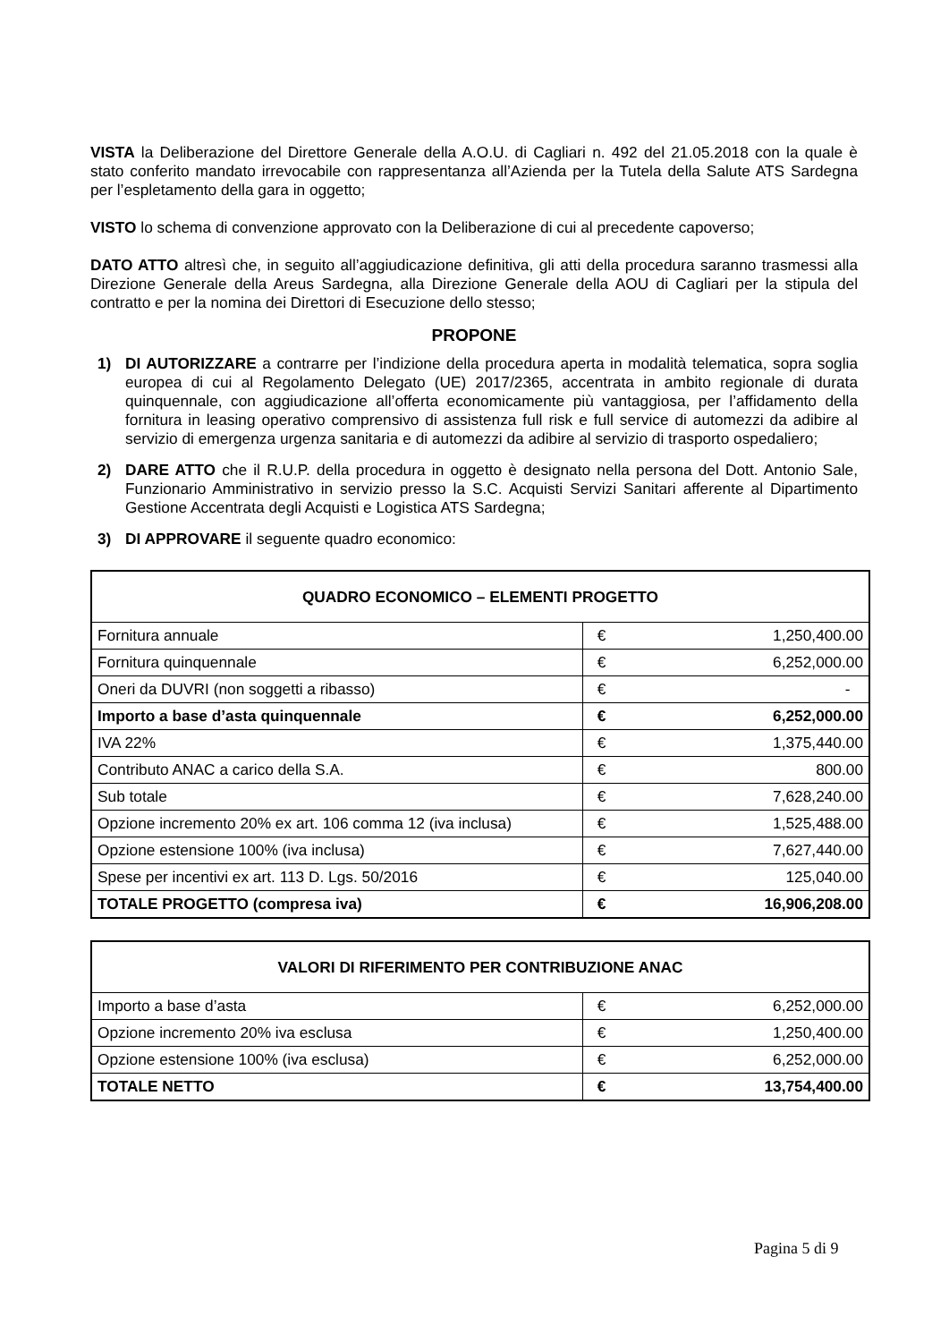VISTA la Deliberazione del Direttore Generale della A.O.U. di Cagliari n. 492 del 21.05.2018 con la quale è stato conferito mandato irrevocabile con rappresentanza all’Azienda per la Tutela della Salute ATS Sardegna per l’espletamento della gara in oggetto;
VISTO lo schema di convenzione approvato con la Deliberazione di cui al precedente capoverso;
DATO ATTO altresì che, in seguito all’aggiudicazione definitiva, gli atti della procedura saranno trasmessi alla Direzione Generale della Areus Sardegna, alla Direzione Generale della AOU di Cagliari per la stipula del contratto e per la nomina dei Direttori di Esecuzione dello stesso;
PROPONE
1) DI AUTORIZZARE a contrarre per l’indizione della procedura aperta in modalità telematica, sopra soglia europea di cui al Regolamento Delegato (UE) 2017/2365, accentrata in ambito regionale di durata quinquennale, con aggiudicazione all’offerta economicamente più vantaggiosa, per l’affidamento della fornitura in leasing operativo comprensivo di assistenza full risk e full service di automezzi da adibire al servizio di emergenza urgenza sanitaria e di automezzi da adibire al servizio di trasporto ospedaliero;
2) DARE ATTO che il R.U.P. della procedura in oggetto è designato nella persona del Dott. Antonio Sale, Funzionario Amministrativo in servizio presso la S.C. Acquisti Servizi Sanitari afferente al Dipartimento Gestione Accentrata degli Acquisti e Logistica ATS Sardegna;
3) DI APPROVARE il seguente quadro economico:
| QUADRO ECONOMICO – ELEMENTI PROGETTO | | |
| --- | --- | --- |
| Fornitura annuale | € | 1,250,400.00 |
| Fornitura quinquennale | € | 6,252,000.00 |
| Oneri da DUVRI (non soggetti a ribasso) | € | - |
| Importo a base d’asta quinquennale | € | 6,252,000.00 |
| IVA 22% | € | 1,375,440.00 |
| Contributo ANAC a carico della S.A. | € | 800.00 |
| Sub totale | € | 7,628,240.00 |
| Opzione incremento 20% ex art. 106 comma 12 (iva inclusa) | € | 1,525,488.00 |
| Opzione estensione 100% (iva inclusa) | € | 7,627,440.00 |
| Spese per incentivi ex art. 113 D. Lgs. 50/2016 | € | 125,040.00 |
| TOTALE PROGETTO (compresa iva) | € | 16,906,208.00 |
| VALORI DI RIFERIMENTO PER CONTRIBUZIONE ANAC | | |
| --- | --- | --- |
| Importo a base d’asta | € | 6,252,000.00 |
| Opzione incremento 20% iva esclusa | € | 1,250,400.00 |
| Opzione estensione 100% (iva esclusa) | € | 6,252,000.00 |
| TOTALE NETTO | € | 13,754,400.00 |
Pagina 5 di 9